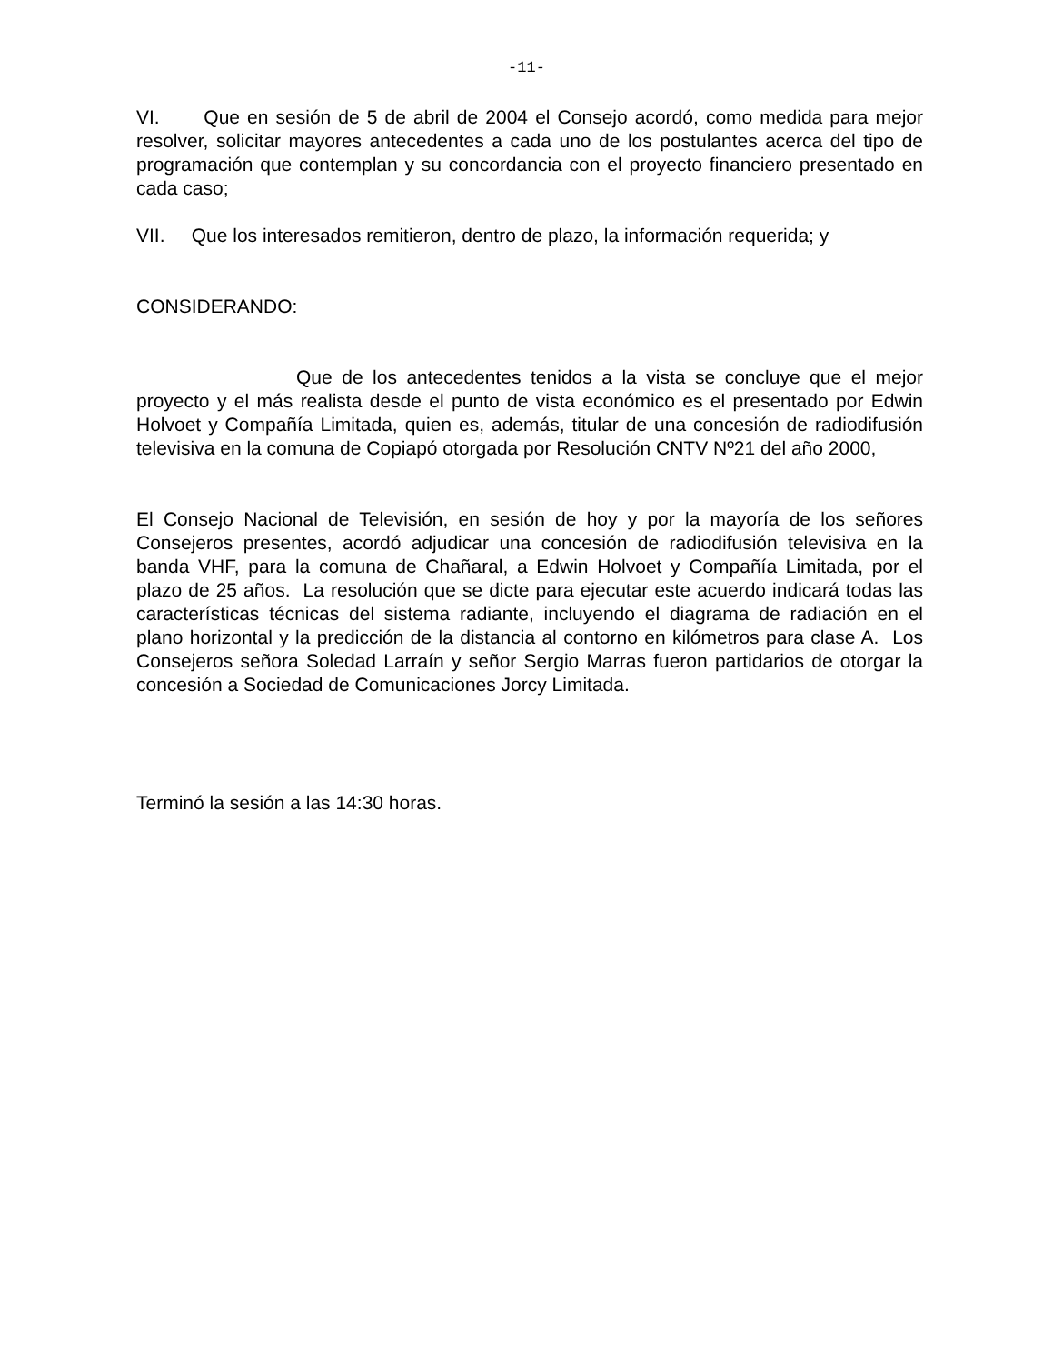-11-
VI. Que en sesión de 5 de abril de 2004 el Consejo acordó, como medida para mejor resolver, solicitar mayores antecedentes a cada uno de los postulantes acerca del tipo de programación que contemplan y su concordancia con el proyecto financiero presentado en cada caso;
VII. Que los interesados remitieron, dentro de plazo, la información requerida; y
CONSIDERANDO:
Que de los antecedentes tenidos a la vista se concluye que el mejor proyecto y el más realista desde el punto de vista económico es el presentado por Edwin Holvoet y Compañía Limitada, quien es, además, titular de una concesión de radiodifusión televisiva en la comuna de Copiapó otorgada por Resolución CNTV Nº21 del año 2000,
El Consejo Nacional de Televisión, en sesión de hoy y por la mayoría de los señores Consejeros presentes, acordó adjudicar una concesión de radiodifusión televisiva en la banda VHF, para la comuna de Chañaral, a Edwin Holvoet y Compañía Limitada, por el plazo de 25 años. La resolución que se dicte para ejecutar este acuerdo indicará todas las características técnicas del sistema radiante, incluyendo el diagrama de radiación en el plano horizontal y la predicción de la distancia al contorno en kilómetros para clase A. Los Consejeros señora Soledad Larraín y señor Sergio Marras fueron partidarios de otorgar la concesión a Sociedad de Comunicaciones Jorcy Limitada.
Terminó la sesión a las 14:30 horas.